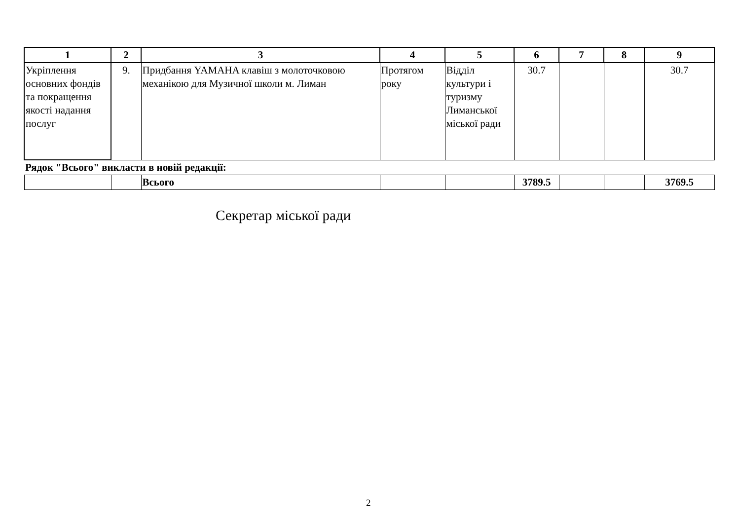| 1 | 2 | 3 | 4 | 5 | 6 | 7 | 8 | 9 |
| --- | --- | --- | --- | --- | --- | --- | --- | --- |
| Укріплення основних фондів та покращення якості надання послуг | 9. | Придбання YAMAHA клавіш з молоточковою механікою для Музичної школи м. Лиман | Протягом року | Відділ культури і туризму Лиманської міської ради | 30.7 | | | 30.7 |
| Рядок "Всього" викласти в новій редакції: | | | | | | | | |
| | | Всього | | | 3789.5 | | | 3769.5 |
Секретар міської ради
2